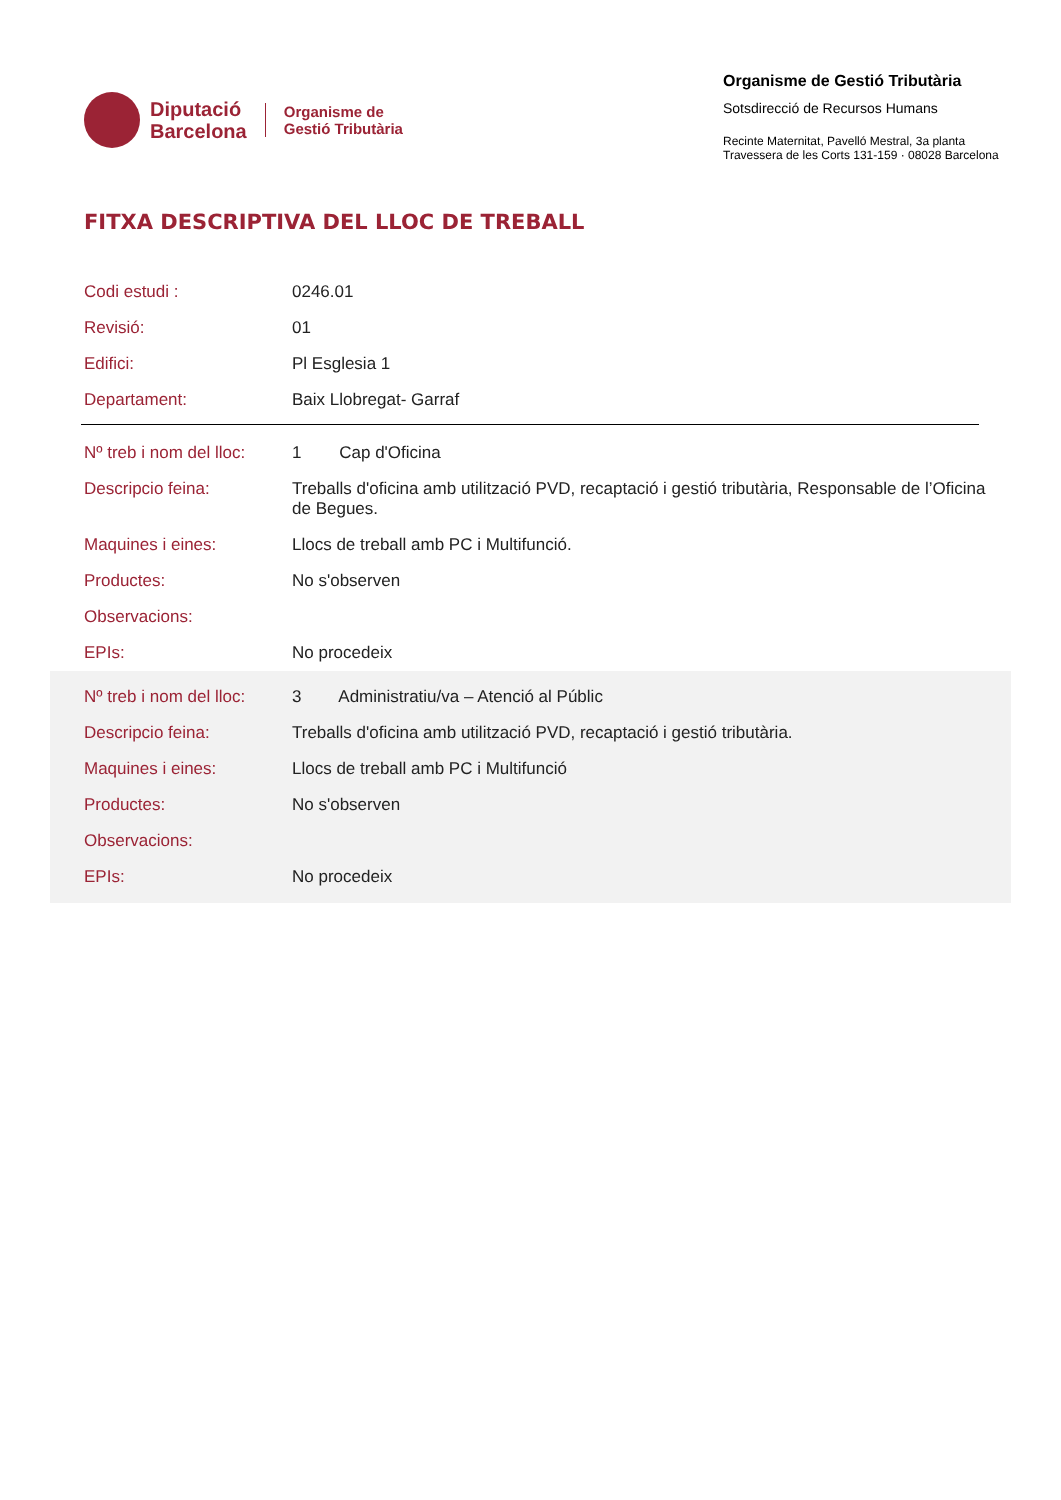Diputació
Barcelona
Organisme de
Gestió Tributària
Organisme de Gestió Tributària
Sotsdirecció de Recursos Humans
Recinte Maternitat, Pavelló Mestral, 3a planta
Travessera de les Corts 131-159 · 08028 Barcelona
FITXA DESCRIPTIVA DEL LLOC DE TREBALL
| Codi estudi : | 0246.01 |
| Revisió: | 01 |
| Edifici: | Pl Esglesia 1 |
| Departament: | Baix Llobregat- Garraf |
| Nº treb i nom del lloc: | 1 Cap d'Oficina |
| Descripcio feina: | Treballs d'oficina amb utilització PVD, recaptació i gestió tributària, Responsable de l’Oficina de Begues. |
| Maquines i eines: | Llocs de treball amb PC i Multifunció. |
| Productes: | No s'observen |
| Observacions: | |
| EPIs: | No procedeix |
| Nº treb i nom del lloc: | 3 Administratiu/va – Atenció al Públic |
| Descripcio feina: | Treballs d'oficina amb utilització PVD, recaptació i gestió tributària. |
| Maquines i eines: | Llocs de treball amb PC i Multifunció |
| Productes: | No s'observen |
| Observacions: | |
| EPIs: | No procedeix |